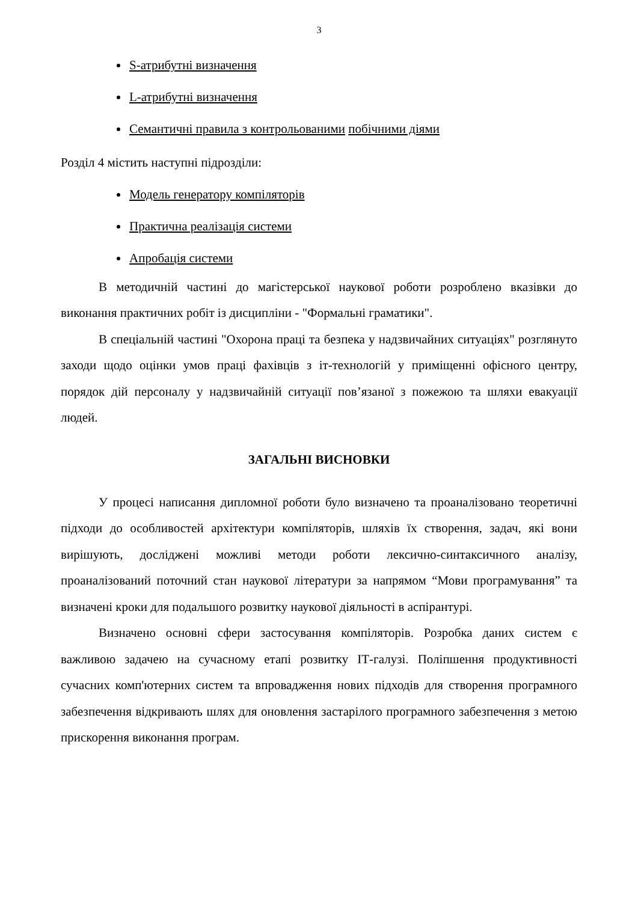3
S-атрибутні визначення
L-атрибутні визначення
Семантичні правила з контрольованими побічними діями
Розділ 4 містить наступні підрозділи:
Модель генератору компіляторів
Практична реалізація системи
Апробація системи
В методичній частині до магістерської наукової роботи розроблено вказівки до виконання практичних робіт із дисципліни - "Формальні граматики".
В спеціальній частині "Охорона праці та безпека у надзвичайних ситуаціях" розглянуто заходи щодо оцінки умов праці фахівців з іт-технологій у приміщенні офісного центру, порядок дій персоналу у надзвичайній ситуації пов’язаної з пожежою та шляхи евакуації людей.
ЗАГАЛЬНІ ВИСНОВКИ
У процесі написання дипломної роботи було визначено та проаналізовано теоретичні підходи до особливостей архітектури компіляторів, шляхів їх створення, задач, які вони вирішують, досліджені можливі методи роботи лексично-синтаксичного аналізу, проаналізований поточний стан наукової літератури за напрямом “Мови програмування” та визначені кроки для подальшого розвитку наукової діяльності в аспірантурі.
Визначено основні сфери застосування компіляторів. Розробка даних систем є важливою задачею на сучасному етапі розвитку ІТ-галузі. Поліпшення продуктивності сучасних комп'ютерних систем та впровадження нових підходів для створення програмного забезпечення відкривають шлях для оновлення застарілого програмного забезпечення з метою прискорення виконання програм.